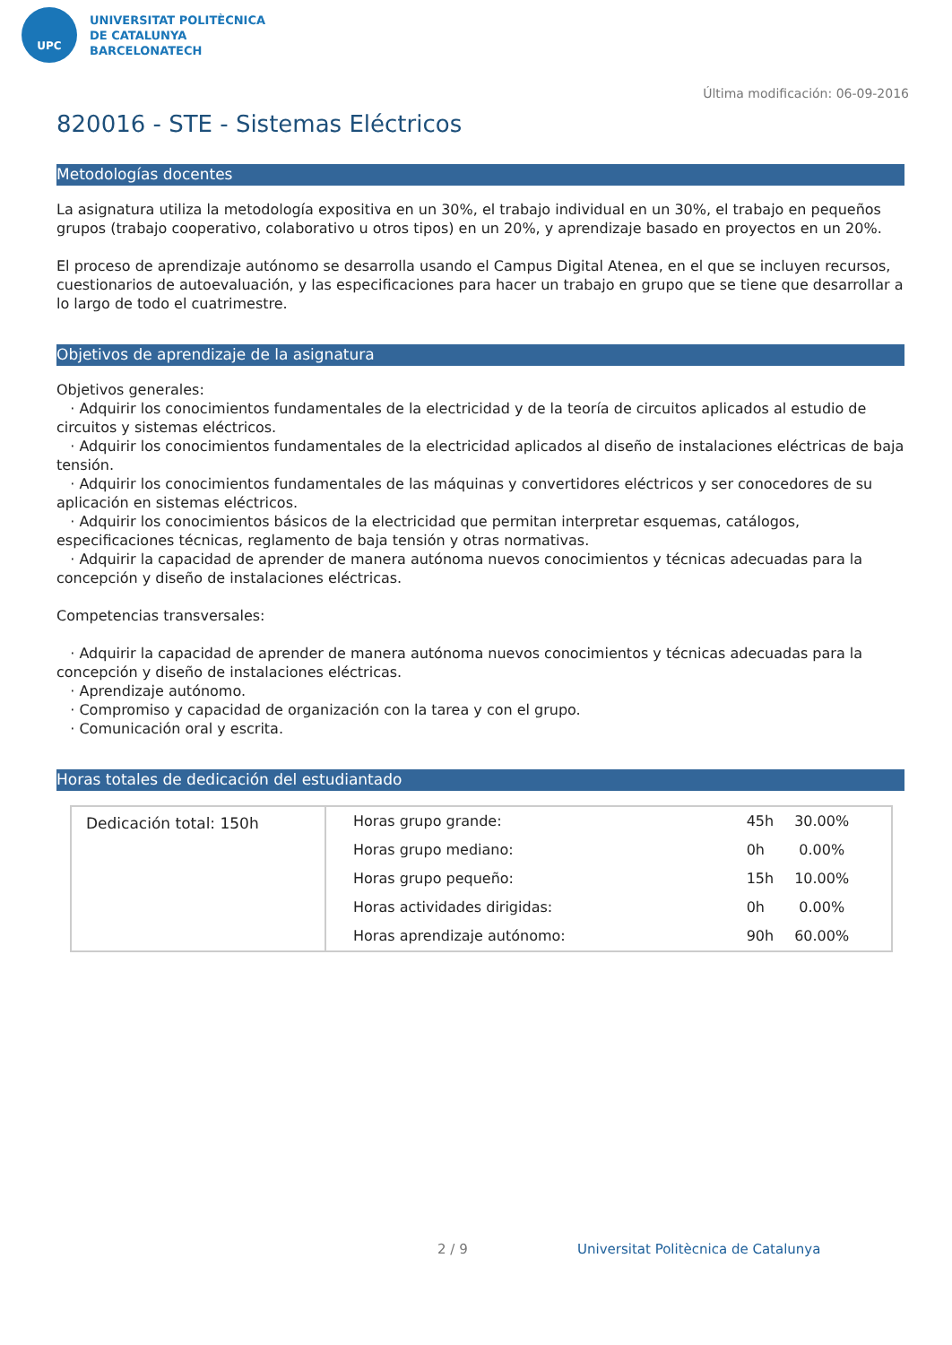UPC
UNIVERSITAT POLITÈCNICA
DE CATALUNYA
BARCELONATECH
Última modificación: 06-09-2016
820016 - STE - Sistemas Eléctricos
Metodologías docentes
La asignatura utiliza la metodología expositiva en un 30%, el trabajo individual en un 30%, el trabajo en pequeños grupos (trabajo cooperativo, colaborativo u otros tipos) en un 20%, y aprendizaje basado en proyectos en un 20%.
El proceso de aprendizaje autónomo se desarrolla usando el Campus Digital Atenea, en el que se incluyen recursos, cuestionarios de autoevaluación, y las especificaciones para hacer un trabajo en grupo que se tiene que desarrollar a lo largo de todo el cuatrimestre.
Objetivos de aprendizaje de la asignatura
Objetivos generales:
· Adquirir los conocimientos fundamentales de la electricidad y de la teoría de circuitos aplicados al estudio de circuitos y sistemas eléctricos.
· Adquirir los conocimientos fundamentales de la electricidad aplicados al diseño de instalaciones eléctricas de baja tensión.
· Adquirir los conocimientos fundamentales de las máquinas y convertidores eléctricos y ser conocedores de su aplicación en sistemas eléctricos.
· Adquirir los conocimientos básicos de la electricidad que permitan interpretar esquemas, catálogos, especificaciones técnicas, reglamento de baja tensión y otras normativas.
· Adquirir la capacidad de aprender de manera autónoma nuevos conocimientos y técnicas adecuadas para la concepción y diseño de instalaciones eléctricas.
Competencias transversales:
· Adquirir la capacidad de aprender de manera autónoma nuevos conocimientos y técnicas adecuadas para la concepción y diseño de instalaciones eléctricas.
· Aprendizaje autónomo.
· Compromiso y capacidad de organización con la tarea y con el grupo.
· Comunicación oral y escrita.
Horas totales de dedicación del estudiantado
| Dedicación total: 150h | Horas grupo grande: | 45h | 30.00% |
| | Horas grupo mediano: | 0h | 0.00% |
| | Horas grupo pequeño: | 15h | 10.00% |
| | Horas actividades dirigidas: | 0h | 0.00% |
| | Horas aprendizaje autónomo: | 90h | 60.00% |
2 / 9 Universitat Politècnica de Catalunya